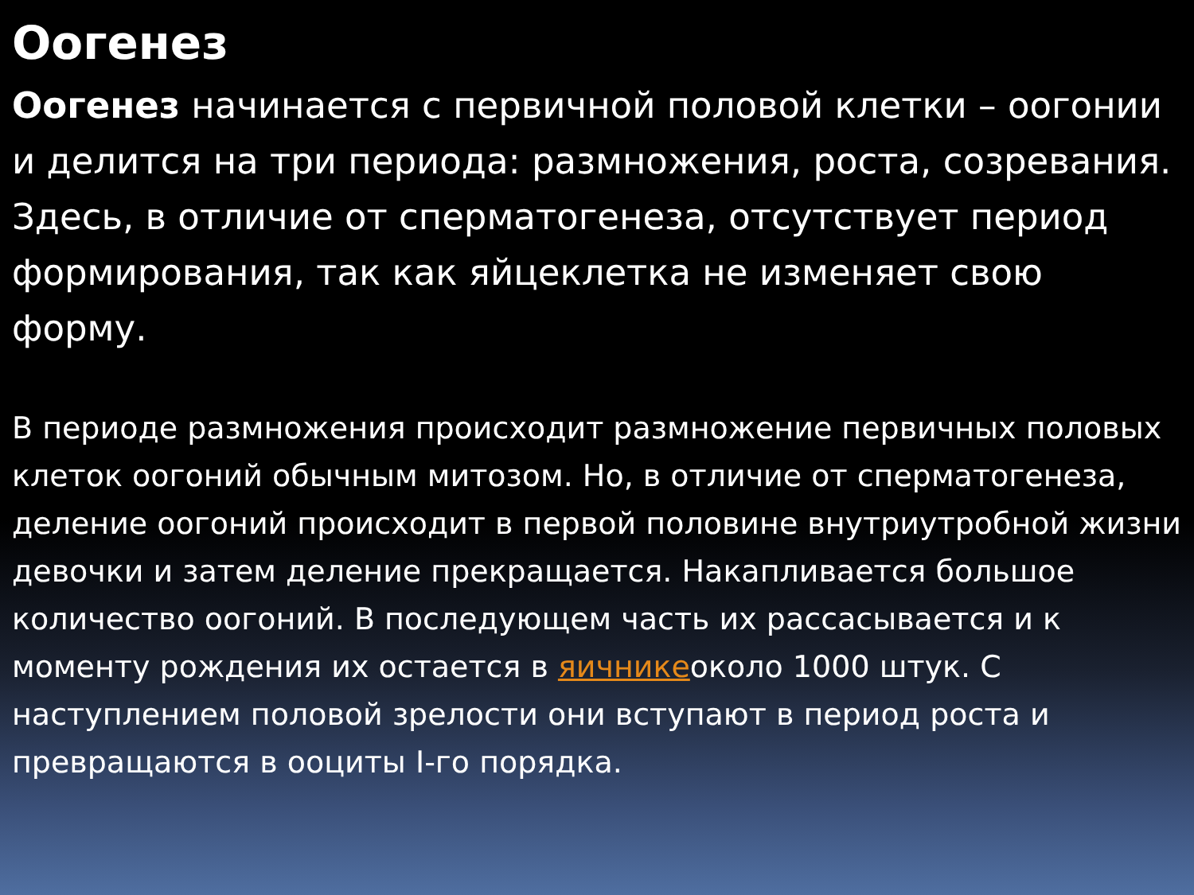Оогенез
Оогенез начинается с первичной половой клетки – оогонии и делится на три периода: размножения, роста, созревания. Здесь, в отличие от сперматогенеза, отсутствует период формирования, так как яйцеклетка не изменяет свою форму.
В периоде размножения происходит размножение первичных половых клеток оогоний обычным митозом. Но, в отличие от сперматогенеза, деление оогоний происходит в первой половине внутриутробной жизни девочки и затем деление прекращается. Накапливается большое количество оогоний. В последующем часть их рассасывается и к моменту рождения их остается в яичникеоколо 1000 штук. С наступлением половой зрелости они вступают в период роста и превращаются в ооциты I-го порядка.